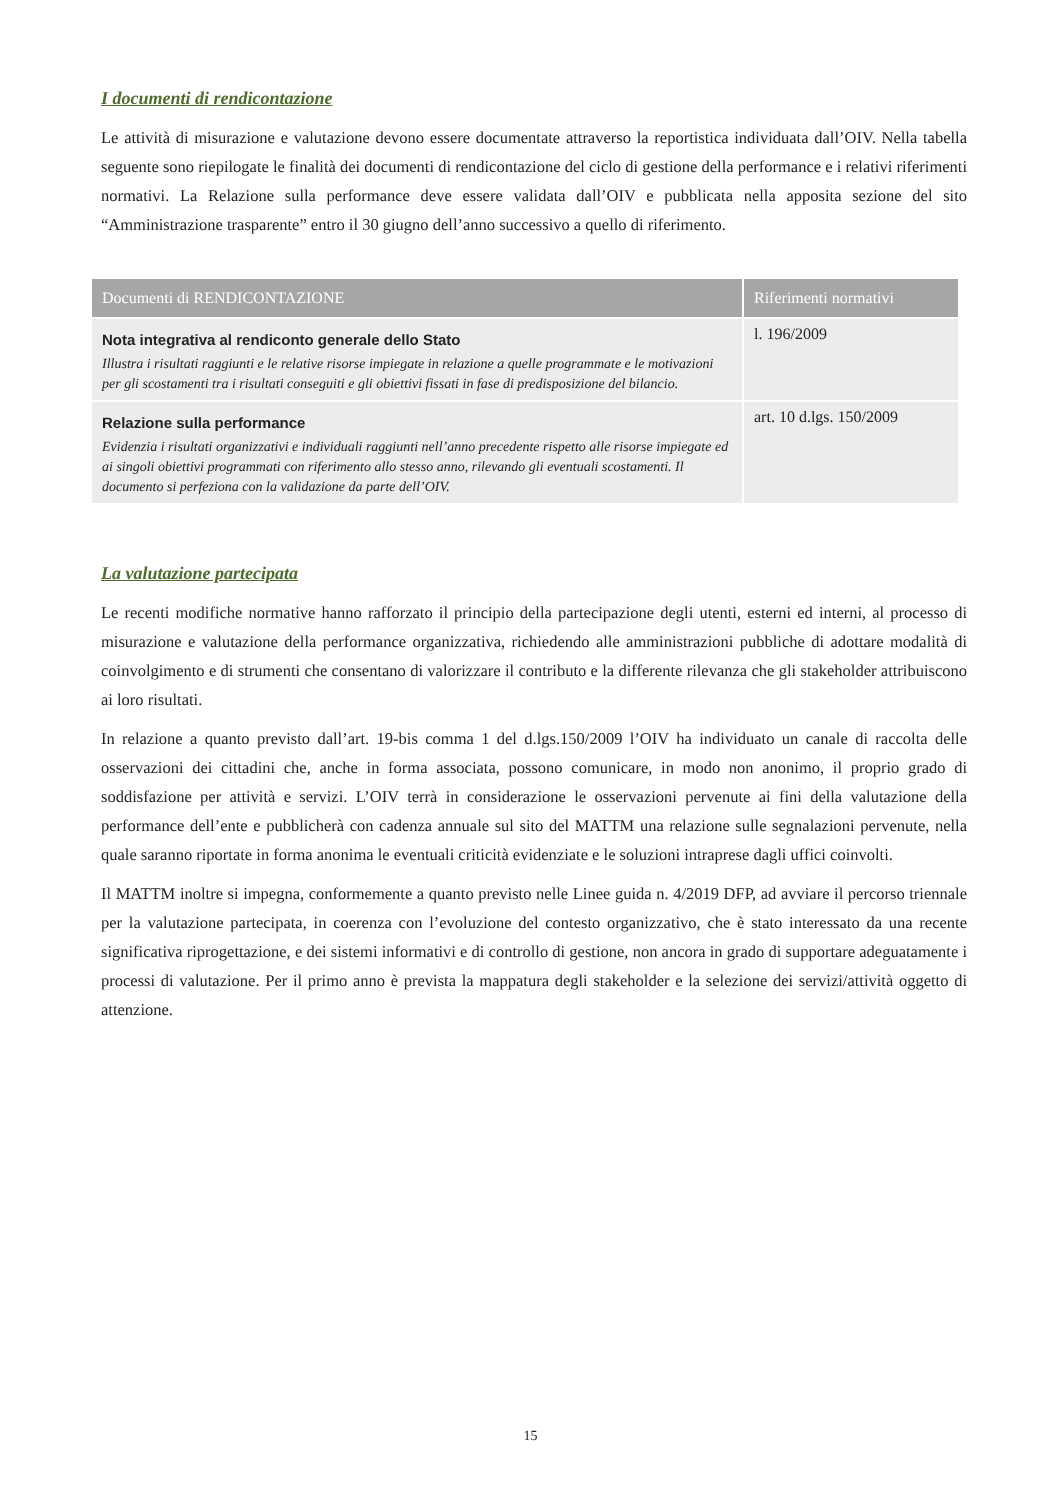I documenti di rendicontazione
Le attività di misurazione e valutazione devono essere documentate attraverso la reportistica individuata dall’OIV. Nella tabella seguente sono riepilogate le finalità dei documenti di rendicontazione del ciclo di gestione della performance e i relativi riferimenti normativi. La Relazione sulla performance deve essere validata dall’OIV e pubblicata nella apposita sezione del sito “Amministrazione trasparente” entro il 30 giugno dell’anno successivo a quello di riferimento.
| Documenti di RENDICONTAZIONE | Riferimenti normativi |
| --- | --- |
| Nota integrativa al rendiconto generale dello Stato Illustra i risultati raggiunti e le relative risorse impiegate in relazione a quelle programmate e le motivazioni per gli scostamenti tra i risultati conseguiti e gli obiettivi fissati in fase di predisposizione del bilancio. | l. 196/2009 |
| Relazione sulla performance Evidenzia i risultati organizzativi e individuali raggiunti nell’anno precedente rispetto alle risorse impiegate ed ai singoli obiettivi programmati con riferimento allo stesso anno, rilevando gli eventuali scostamenti. Il documento si perfeziona con la validazione da parte dell’OIV. | art. 10 d.lgs. 150/2009 |
La valutazione partecipata
Le recenti modifiche normative hanno rafforzato il principio della partecipazione degli utenti, esterni ed interni, al processo di misurazione e valutazione della performance organizzativa, richiedendo alle amministrazioni pubbliche di adottare modalità di coinvolgimento e di strumenti che consentano di valorizzare il contributo e la differente rilevanza che gli stakeholder attribuiscono ai loro risultati.
In relazione a quanto previsto dall’art. 19-bis comma 1 del d.lgs.150/2009 l’OIV ha individuato un canale di raccolta delle osservazioni dei cittadini che, anche in forma associata, possono comunicare, in modo non anonimo, il proprio grado di soddisfazione per attività e servizi. L’OIV terrà in considerazione le osservazioni pervenute ai fini della valutazione della performance dell’ente e pubblicherà con cadenza annuale sul sito del MATTM una relazione sulle segnalazioni pervenute, nella quale saranno riportate in forma anonima le eventuali criticità evidenziate e le soluzioni intraprese dagli uffici coinvolti.
Il MATTM inoltre si impegna, conformemente a quanto previsto nelle Linee guida n. 4/2019 DFP, ad avviare il percorso triennale per la valutazione partecipata, in coerenza con l’evoluzione del contesto organizzativo, che è stato interessato da una recente significativa riprogettazione, e dei sistemi informativi e di controllo di gestione, non ancora in grado di supportare adeguatamente i processi di valutazione. Per il primo anno è prevista la mappatura degli stakeholder e la selezione dei servizi/attività oggetto di attenzione.
15